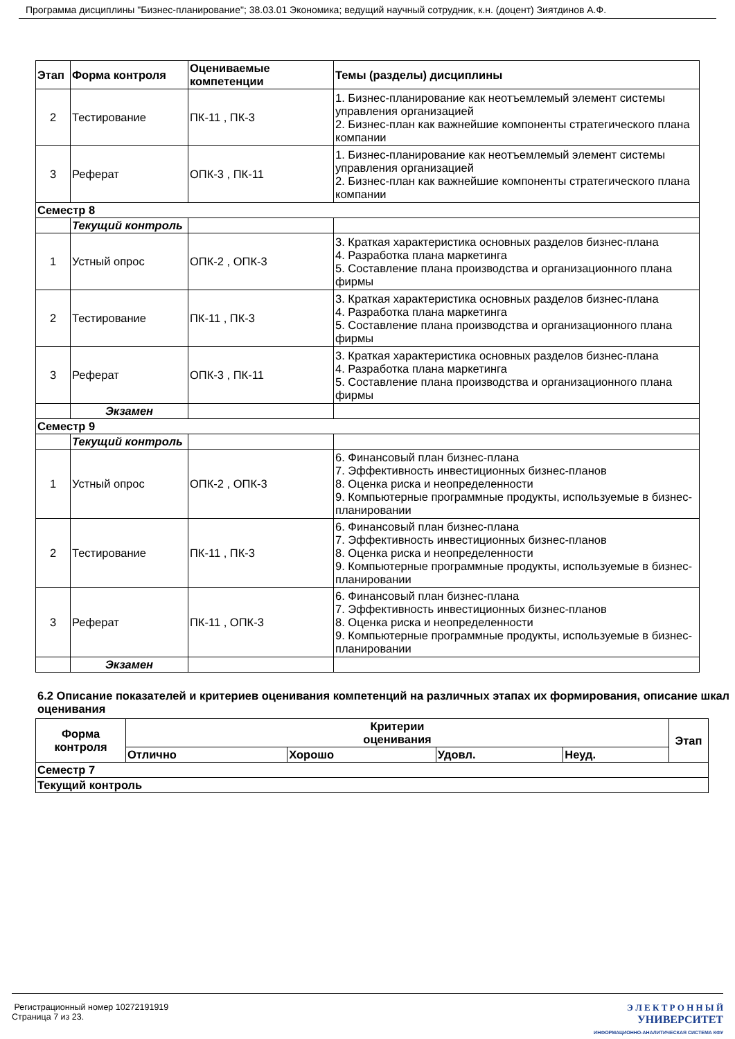Программа дисциплины "Бизнес-планирование"; 38.03.01 Экономика; ведущий научный сотрудник, к.н. (доцент) Зиятдинов А.Ф.
| Этап | Форма контроля | Оцениваемые компетенции | Темы (разделы) дисциплины |
| --- | --- | --- | --- |
| 2 | Тестирование | ПК-11 , ПК-3 | 1. Бизнес-планирование как неотъемлемый элемент системы управления организацией 2. Бизнес-план как важнейшие компоненты стратегического плана компании |
| 3 | Реферат | ОПК-3 , ПК-11 | 1. Бизнес-планирование как неотъемлемый элемент системы управления организацией 2. Бизнес-план как важнейшие компоненты стратегического плана компании |
| Семестр 8 | | | |
| | Текущий контроль | | |
| 1 | Устный опрос | ОПК-2 , ОПК-3 | 3. Краткая характеристика основных разделов бизнес-плана 4. Разработка плана маркетинга 5. Составление плана производства и организационного плана фирмы |
| 2 | Тестирование | ПК-11 , ПК-3 | 3. Краткая характеристика основных разделов бизнес-плана 4. Разработка плана маркетинга 5. Составление плана производства и организационного плана фирмы |
| 3 | Реферат | ОПК-3 , ПК-11 | 3. Краткая характеристика основных разделов бизнес-плана 4. Разработка плана маркетинга 5. Составление плана производства и организационного плана фирмы |
| | Экзамен | | |
| Семестр 9 | | | |
| | Текущий контроль | | |
| 1 | Устный опрос | ОПК-2 , ОПК-3 | 6. Финансовый план бизнес-плана 7. Эффективность инвестиционных бизнес-планов 8. Оценка риска и неопределенности 9. Компьютерные программные продукты, используемые в бизнес-планировании |
| 2 | Тестирование | ПК-11 , ПК-3 | 6. Финансовый план бизнес-плана 7. Эффективность инвестиционных бизнес-планов 8. Оценка риска и неопределенности 9. Компьютерные программные продукты, используемые в бизнес-планировании |
| 3 | Реферат | ПК-11 , ОПК-3 | 6. Финансовый план бизнес-плана 7. Эффективность инвестиционных бизнес-планов 8. Оценка риска и неопределенности 9. Компьютерные программные продукты, используемые в бизнес-планировании |
| | Экзамен | | |
6.2 Описание показателей и критериев оценивания компетенций на различных этапах их формирования, описание шкал оценивания
| Форма контроля | Критерии оценивания | | | | Этап |
| --- | --- | --- | --- | --- | --- |
| | Отлично | Хорошо | Удовл. | Неуд. | |
| Семестр 7 | | | | | |
| Текущий контроль | | | | | |
Регистрационный номер 10272191919
Страница 7 из 23.
Э Л Е К Т Р О Н Н Ы Й
УНИВЕРСИТЕТ
ИНФОРМАЦИОННО-АНАЛИТИЧЕСКАЯ СИСТЕМА КФУ